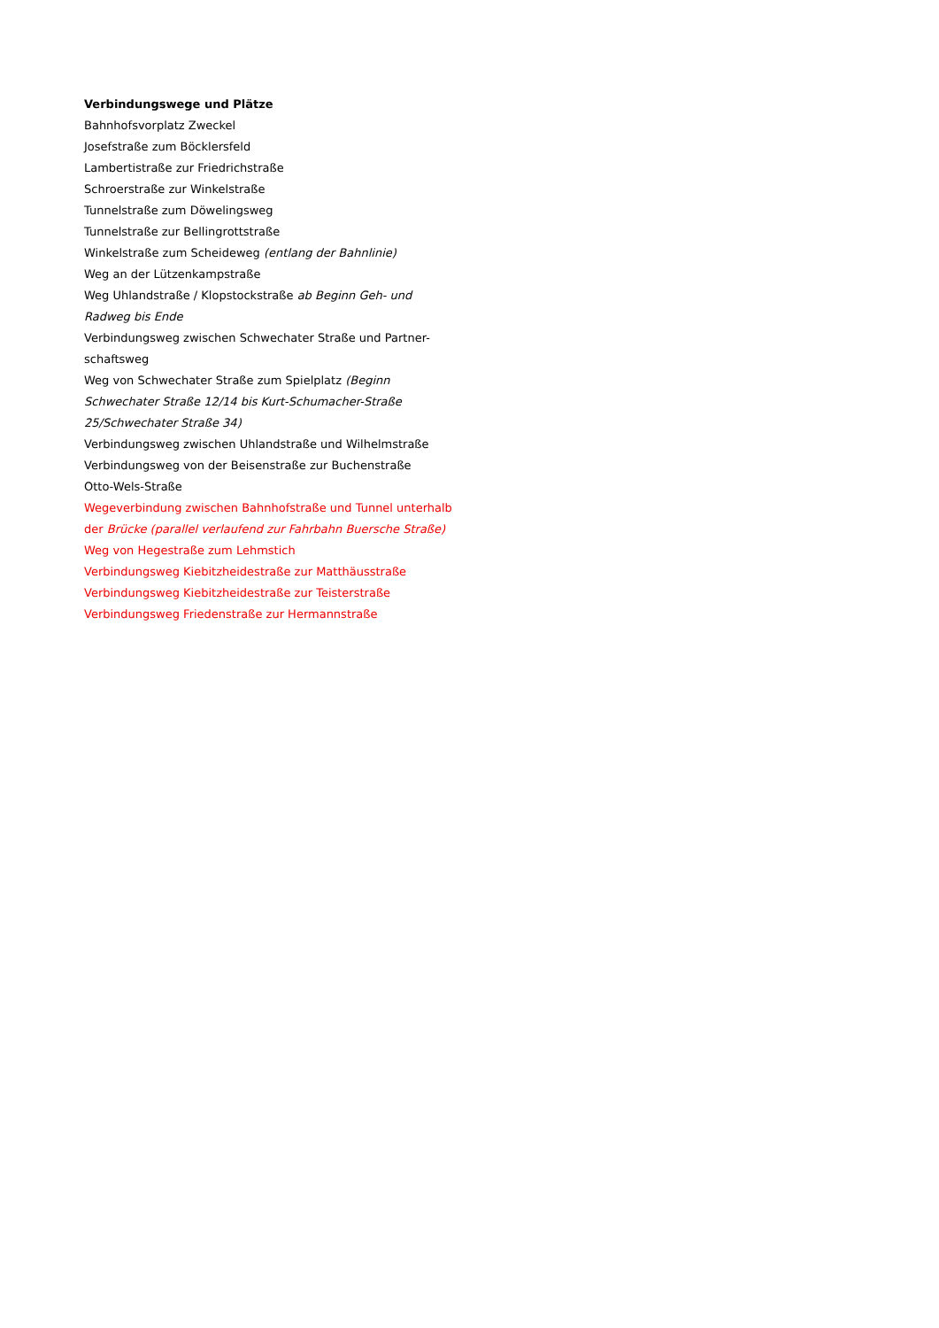Verbindungswege und Plätze
Bahnhofsvorplatz Zweckel
Josefstraße zum Böcklersfeld
Lambertistraße zur Friedrichstraße
Schroerstraße zur Winkelstraße
Tunnelstraße zum Döwelingsweg
Tunnelstraße zur Bellingrottstraße
Winkelstraße zum Scheideweg (entlang der Bahnlinie)
Weg an der Lützenkampstraße
Weg Uhlandstraße / Klopstockstraße ab Beginn Geh- und Radweg bis Ende
Verbindungsweg zwischen Schwechater Straße und Partner-schaftsweg
Weg von Schwechater Straße zum Spielplatz (Beginn Schwechater Straße 12/14 bis Kurt-Schumacher-Straße 25/Schwechater Straße 34)
Verbindungsweg zwischen Uhlandstraße und Wilhelmstraße
Verbindungsweg von der Beisenstraße zur Buchenstraße
Otto-Wels-Straße
Wegeverbindung zwischen Bahnhofstraße und Tunnel unterhalb der Brücke (parallel verlaufend zur Fahrbahn Buersche Straße)
Weg von Hegestraße zum Lehmstich
Verbindungsweg Kiebitzheidestraße zur Matthäusstraße
Verbindungsweg Kiebitzheidestraße zur Teisterstraße
Verbindungsweg Friedenstraße zur Hermannstraße